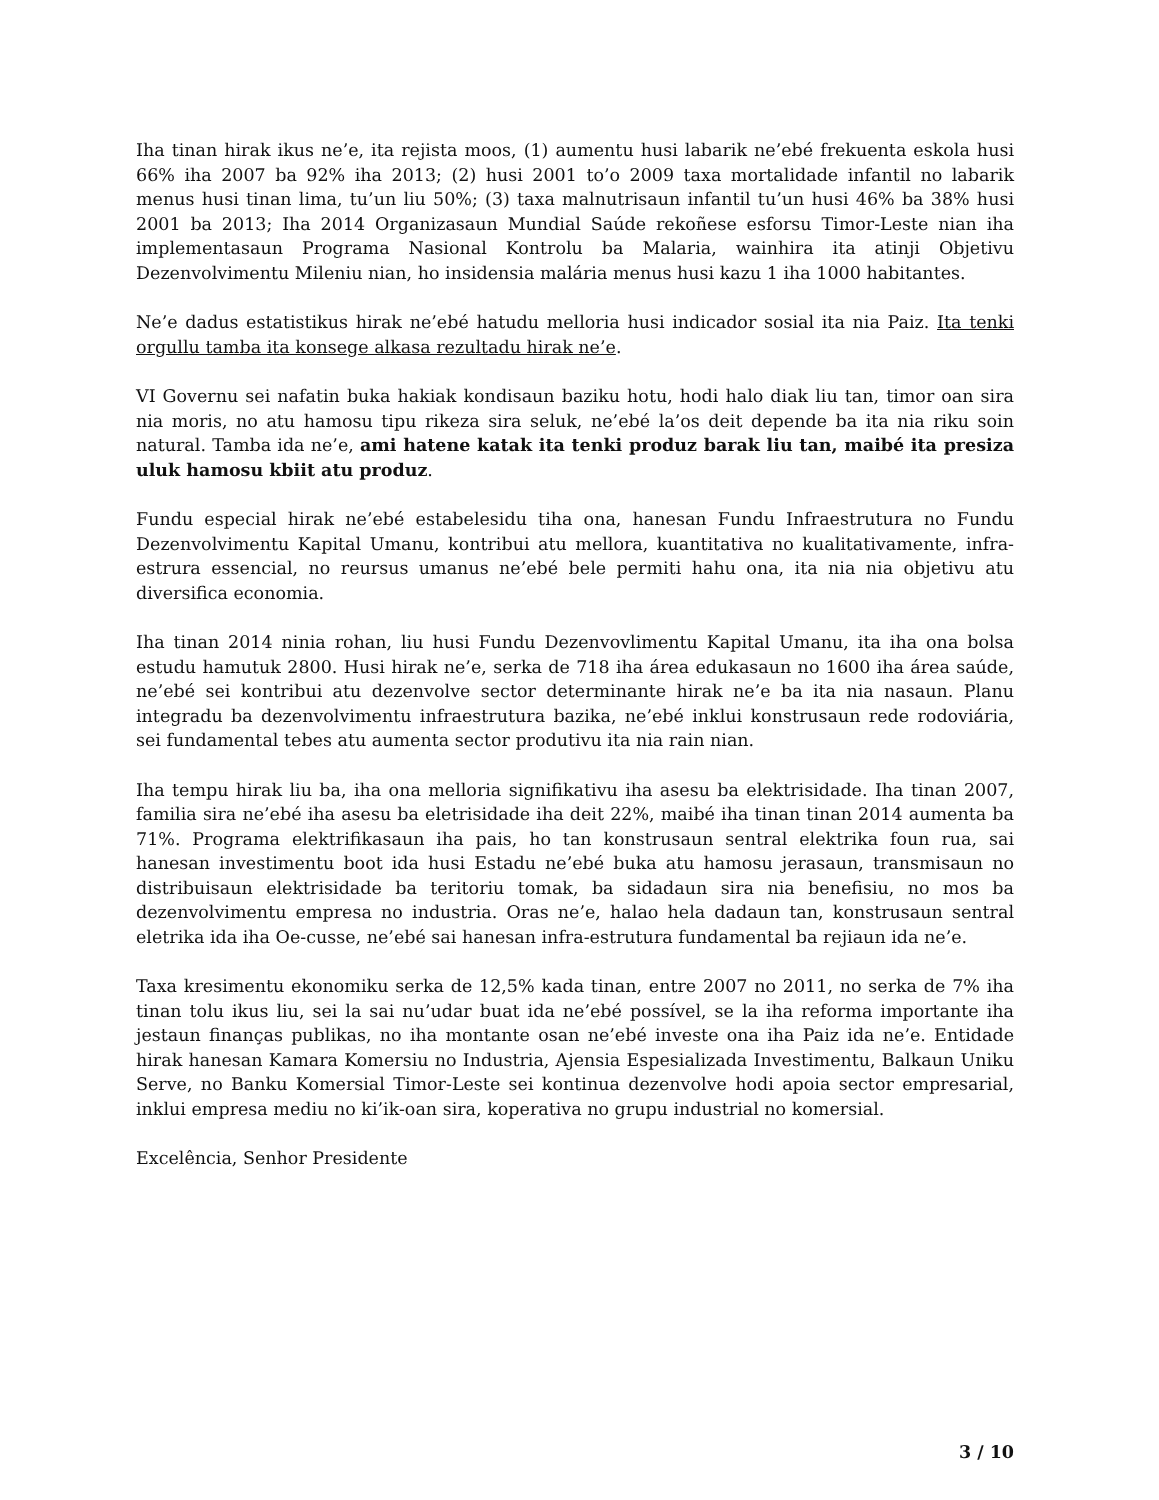Iha tinan hirak ikus ne’e, ita rejista moos, (1) aumentu husi labarik ne’ebé frekuenta eskola husi 66% iha 2007 ba 92% iha 2013; (2) husi 2001 to’o 2009 taxa mortalidade infantil no labarik menus husi tinan lima, tu’un liu 50%; (3) taxa malnutrisaun infantil tu’un husi 46% ba 38% husi 2001 ba 2013; Iha 2014 Organizasaun Mundial Saúde rekoñese esforsu Timor-Leste nian iha implementasaun Programa Nasional Kontrolu ba Malaria, wainhira ita atinji Objetivu Dezenvolvimentu Mileniu nian, ho insidensia malária menus husi kazu 1 iha 1000 habitantes.
Ne’e dadus estatistikus hirak ne’ebé hatudu melloria husi indicador sosial ita nia Paiz. Ita tenki orgullu tamba ita konsege alkasa rezultadu hirak ne’e.
VI Governu sei nafatin buka hakiak kondisaun baziku hotu, hodi halo diak liu tan, timor oan sira nia moris, no atu hamosu tipu rikeza sira seluk, ne’ebé la’os deit depende ba ita nia riku soin natural. Tamba ida ne’e, ami hatene katak ita tenki produz barak liu tan, maibé ita presiza uluk hamosu kbiit atu produz.
Fundu especial hirak ne’ebé estabelesidu tiha ona, hanesan Fundu Infraestrutura no Fundu Dezenvolvimentu Kapital Umanu, kontribui atu mellora, kuantitativa no kualitativamente, infra-estrura essencial, no reursus umanus ne’ebé bele permiti hahu ona, ita nia nia objetivu atu diversifica economia.
Iha tinan 2014 ninia rohan, liu husi Fundu Dezenvovlimentu Kapital Umanu, ita iha ona bolsa estudu hamutuk 2800. Husi hirak ne’e, serka de 718 iha área edukasaun no 1600 iha área saúde, ne’ebé sei kontribui atu dezenvolve sector determinante hirak ne’e ba ita nia nasaun. Planu integradu ba dezenvolvimentu infraestrutura bazika, ne’ebé inklui konstrusaun rede rodoviária, sei fundamental tebes atu aumenta sector produtivu ita nia rain nian.
Iha tempu hirak liu ba, iha ona melloria signifikativu iha asesu ba elektrisidade. Iha tinan 2007, familia sira ne’ebé iha asesu ba eletrisidade iha deit 22%, maibé iha tinan tinan 2014 aumenta ba 71%. Programa elektrifikasaun iha pais, ho tan konstrusaun sentral elektrika foun rua, sai hanesan investimentu boot ida husi Estadu ne’ebé buka atu hamosu jerasaun, transmisaun no distribuisaun elektrisidade ba teritoriu tomak, ba sidadaun sira nia benefisiu, no mos ba dezenvolvimentu empresa no industria. Oras ne’e, halao hela dadaun tan, konstrusaun sentral eletrika ida iha Oe-cusse, ne’ebé sai hanesan infra-estrutura fundamental ba rejiaun ida ne’e.
Taxa kresimentu ekonomiku serka de 12,5% kada tinan, entre 2007 no 2011, no serka de 7% iha tinan tolu ikus liu, sei la sai nu’udar buat ida ne’ebé possível, se la iha reforma importante iha jestaun finanças publikas, no iha montante osan ne’ebé investe ona iha Paiz ida ne’e. Entidade hirak hanesan Kamara Komersiu no Industria, Ajensia Espesializada Investimentu, Balkaun Uniku Serve, no Banku Komersial Timor-Leste sei kontinua dezenvolve hodi apoia sector empresarial, inklui empresa mediu no ki’ik-oan sira, koperativa no grupu industrial no komersial.
Excelência, Senhor Presidente
3 / 10